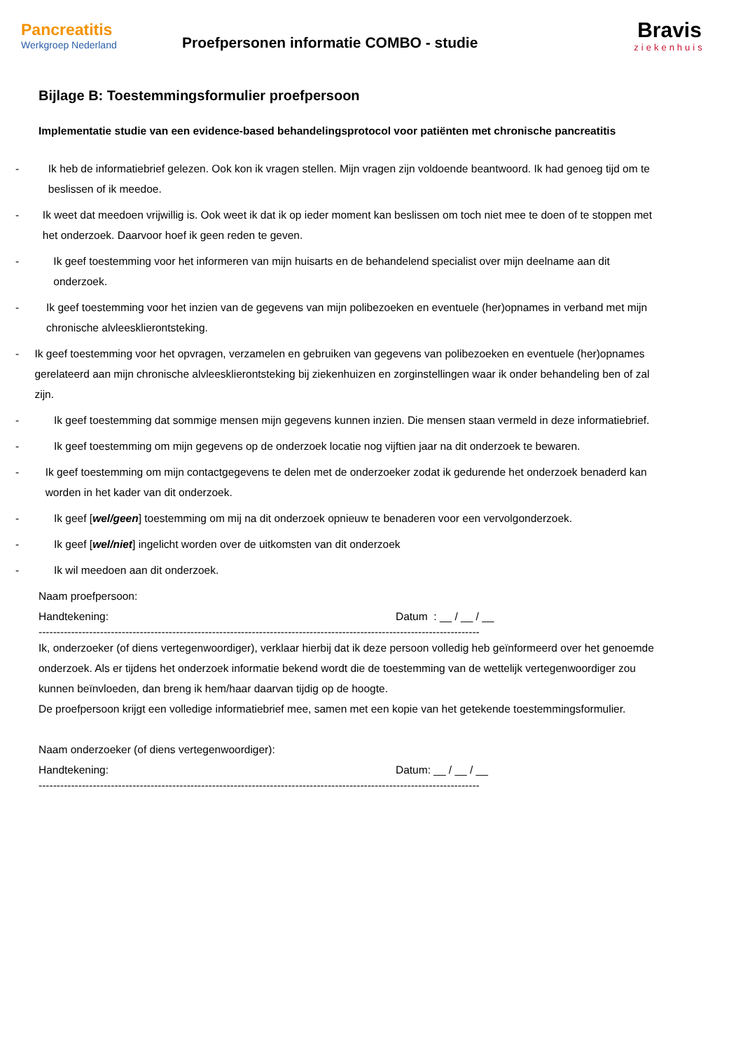Pancreatitis
Werkgroep Nederland
Proefpersonen informatie COMBO - studie
Bravis
ziekenhuis
Bijlage B: Toestemmingsformulier proefpersoon
Implementatie studie van een evidence-based behandelingsprotocol voor patiënten met chronische pancreatitis
- Ik heb de informatiebrief gelezen. Ook kon ik vragen stellen. Mijn vragen zijn voldoende beantwoord. Ik had genoeg tijd om te beslissen of ik meedoe.
- Ik weet dat meedoen vrijwillig is. Ook weet ik dat ik op ieder moment kan beslissen om toch niet mee te doen of te stoppen met het onderzoek. Daarvoor hoef ik geen reden te geven.
- Ik geef toestemming voor het informeren van mijn huisarts en de behandelend specialist over mijn deelname aan dit onderzoek.
- Ik geef toestemming voor het inzien van de gegevens van mijn polibezoeken en eventuele (her)opnames in verband met mijn chronische alvleesklierontsteking.
- Ik geef toestemming voor het opvragen, verzamelen en gebruiken van gegevens van polibezoeken en eventuele (her)opnames gerelateerd aan mijn chronische alvleesklierontsteking bij ziekenhuizen en zorginstellingen waar ik onder behandeling ben of zal zijn.
- Ik geef toestemming dat sommige mensen mijn gegevens kunnen inzien. Die mensen staan vermeld in deze informatiebrief.
- Ik geef toestemming om mijn gegevens op de onderzoek locatie nog vijftien jaar na dit onderzoek te bewaren.
- Ik geef toestemming om mijn contactgegevens te delen met de onderzoeker zodat ik gedurende het onderzoek benaderd kan worden in het kader van dit onderzoek.
- Ik geef [wel/geen] toestemming om mij na dit onderzoek opnieuw te benaderen voor een vervolgonderzoek.
- Ik geef [wel/niet] ingelicht worden over de uitkomsten van dit onderzoek
- Ik wil meedoen aan dit onderzoek.
Naam proefpersoon:
Handtekening: Datum : __ / __ / __
--------------------------------------------------------------------------------------------------------------------------
Ik, onderzoeker (of diens vertegenwoordiger), verklaar hierbij dat ik deze persoon volledig heb geïnformeerd over het genoemde onderzoek. Als er tijdens het onderzoek informatie bekend wordt die de toestemming van de wettelijk vertegenwoordiger zou kunnen beïnvloeden, dan breng ik hem/haar daarvan tijdig op de hoogte.
De proefpersoon krijgt een volledige informatiebrief mee, samen met een kopie van het getekende toestemmingsformulier.
Naam onderzoeker (of diens vertegenwoordiger):
Handtekening: Datum: __ / __ / __
--------------------------------------------------------------------------------------------------------------------------